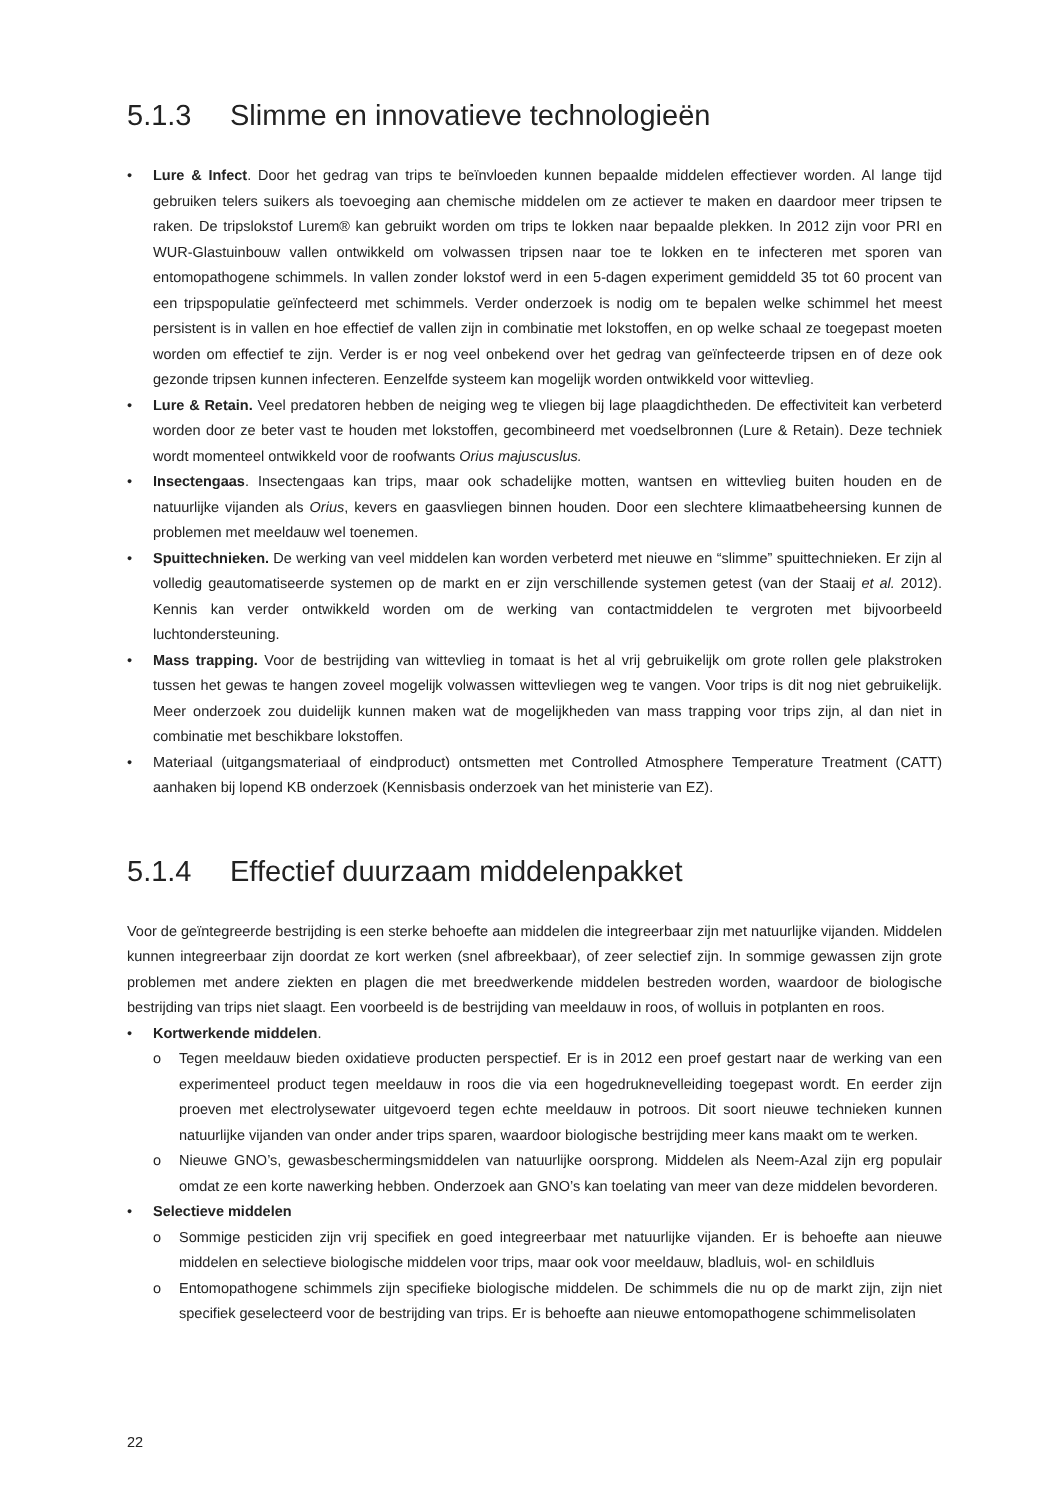5.1.3 Slimme en innovatieve technologieën
Lure & Infect. Door het gedrag van trips te beïnvloeden kunnen bepaalde middelen effectiever worden. Al lange tijd gebruiken telers suikers als toevoeging aan chemische middelen om ze actiever te maken en daardoor meer tripsen te raken. De tripslokstof Lurem® kan gebruikt worden om trips te lokken naar bepaalde plekken. In 2012 zijn voor PRI en WUR-Glastuinbouw vallen ontwikkeld om volwassen tripsen naar toe te lokken en te infecteren met sporen van entomopathogene schimmels. In vallen zonder lokstof werd in een 5-dagen experiment gemiddeld 35 tot 60 procent van een tripspopulatie geïnfecteerd met schimmels. Verder onderzoek is nodig om te bepalen welke schimmel het meest persistent is in vallen en hoe effectief de vallen zijn in combinatie met lokstoffen, en op welke schaal ze toegepast moeten worden om effectief te zijn. Verder is er nog veel onbekend over het gedrag van geïnfecteerde tripsen en of deze ook gezonde tripsen kunnen infecteren. Eenzelfde systeem kan mogelijk worden ontwikkeld voor wittevlieg.
Lure & Retain. Veel predatoren hebben de neiging weg te vliegen bij lage plaagdichtheden. De effectiviteit kan verbeterd worden door ze beter vast te houden met lokstoffen, gecombineerd met voedselbronnen (Lure & Retain). Deze techniek wordt momenteel ontwikkeld voor de roofwants Orius majuscuslus.
Insectengaas. Insectengaas kan trips, maar ook schadelijke motten, wantsen en wittevlieg buiten houden en de natuurlijke vijanden als Orius, kevers en gaasvliegen binnen houden. Door een slechtere klimaatbeheersing kunnen de problemen met meeldauw wel toenemen.
Spuittechnieken. De werking van veel middelen kan worden verbeterd met nieuwe en “slimme” spuittechnieken. Er zijn al volledig geautomatiseerde systemen op de markt en er zijn verschillende systemen getest (van der Staaij et al. 2012). Kennis kan verder ontwikkeld worden om de werking van contactmiddelen te vergroten met bijvoorbeeld luchtondersteuning.
Mass trapping. Voor de bestrijding van wittevlieg in tomaat is het al vrij gebruikelijk om grote rollen gele plakstroken tussen het gewas te hangen zoveel mogelijk volwassen wittevliegen weg te vangen. Voor trips is dit nog niet gebruikelijk. Meer onderzoek zou duidelijk kunnen maken wat de mogelijkheden van mass trapping voor trips zijn, al dan niet in combinatie met beschikbare lokstoffen.
Materiaal (uitgangsmateriaal of eindproduct) ontsmetten met Controlled Atmosphere Temperature Treatment (CATT) aanhaken bij lopend KB onderzoek (Kennisbasis onderzoek van het ministerie van EZ).
5.1.4 Effectief duurzaam middelenpakket
Voor de geïntegreerde bestrijding is een sterke behoefte aan middelen die integreerbaar zijn met natuurlijke vijanden. Middelen kunnen integreerbaar zijn doordat ze kort werken (snel afbreekbaar), of zeer selectief zijn. In sommige gewassen zijn grote problemen met andere ziekten en plagen die met breedwerkende middelen bestreden worden, waardoor de biologische bestrijding van trips niet slaagt. Een voorbeeld is de bestrijding van meeldauw in roos, of wolluis in potplanten en roos.
Kortwerkende middelen.
o Tegen meeldauw bieden oxidatieve producten perspectief. Er is in 2012 een proef gestart naar de werking van een experimenteel product tegen meeldauw in roos die via een hogedruknevelleiding toegepast wordt. En eerder zijn proeven met electrolysewater uitgevoerd tegen echte meeldauw in potroos. Dit soort nieuwe technieken kunnen natuurlijke vijanden van onder ander trips sparen, waardoor biologische bestrijding meer kans maakt om te werken.
o Nieuwe GNO’s, gewasbeschermingsmiddelen van natuurlijke oorsprong. Middelen als Neem-Azal zijn erg populair omdat ze een korte nawerking hebben. Onderzoek aan GNO’s kan toelating van meer van deze middelen bevorderen.
Selectieve middelen
o Sommige pesticiden zijn vrij specifiek en goed integreerbaar met natuurlijke vijanden. Er is behoefte aan nieuwe middelen en selectieve biologische middelen voor trips, maar ook voor meeldauw, bladluis, wol- en schildluis
o Entomopathogene schimmels zijn specifieke biologische middelen. De schimmels die nu op de markt zijn, zijn niet specifiek geselecteerd voor de bestrijding van trips. Er is behoefte aan nieuwe entomopathogene schimmelisolaten
22